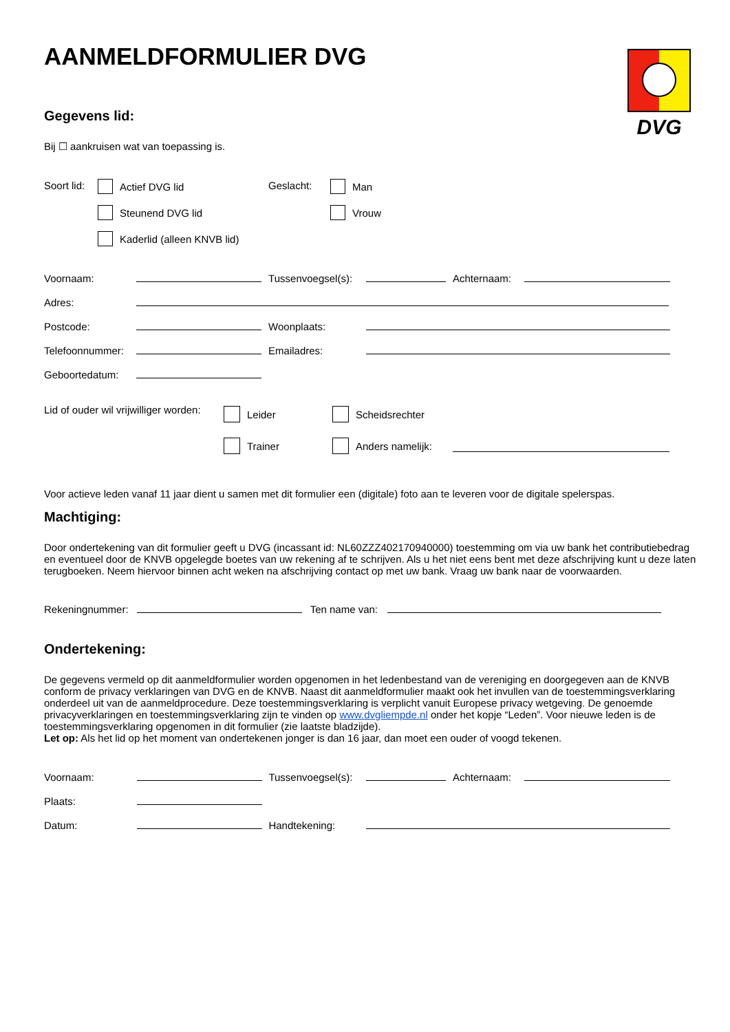DVG
AANMELDFORMULIER DVG
Gegevens lid:
Bij ☐ aankruisen wat van toepassing is.
Soort lid:
Actief DVG lid
Steunend DVG lid
Kaderlid (alleen KNVB lid)
Geslacht:
Man
Vrouw
| Voornaam: | | | Tussenvoegsel(s): | | | Achternaam: | |
| Adres: | | | | | | | |
| Postcode: | | | Woonplaats: | | | | |
| Telefoonnummer: | | | Emailadres: | | | | |
| Geboortedatum: | | | | | | | |
Lid of ouder wil vrijwilliger worden:
Leider
Trainer
Scheidsrechter
Anders namelijk:
Voor actieve leden vanaf 11 jaar dient u samen met dit formulier een (digitale) foto aan te leveren voor de digitale spelerspas.
Machtiging:
Door ondertekening van dit formulier geeft u DVG (incassant id: NL60ZZZ402170940000) toestemming om via uw bank het contributiebedrag en eventueel door de KNVB opgelegde boetes van uw rekening af te schrijven. Als u het niet eens bent met deze afschrijving kunt u deze laten terugboeken. Neem hiervoor binnen acht weken na afschrijving contact op met uw bank. Vraag uw bank naar de voorwaarden.
Rekeningnummer: Ten name van:
Ondertekening:
De gegevens vermeld op dit aanmeldformulier worden opgenomen in het ledenbestand van de vereniging en doorgegeven aan de KNVB conform de privacy verklaringen van DVG en de KNVB. Naast dit aanmeldformulier maakt ook het invullen van de toestemmingsverklaring onderdeel uit van de aanmeldprocedure. Deze toestemmingsverklaring is verplicht vanuit Europese privacy wetgeving. De genoemde privacyverklaringen en toestemmingsverklaring zijn te vinden op www.dvgliempde.nl onder het kopje “Leden”. Voor nieuwe leden is de toestemmingsverklaring opgenomen in dit formulier (zie laatste bladzijde).
Let op: Als het lid op het moment van ondertekenen jonger is dan 16 jaar, dan moet een ouder of voogd tekenen.
| Voornaam: | | | Tussenvoegsel(s): | | | Achternaam: | |
| Plaats: | | | | | | | |
| Datum: | | | Handtekening: | | | | |